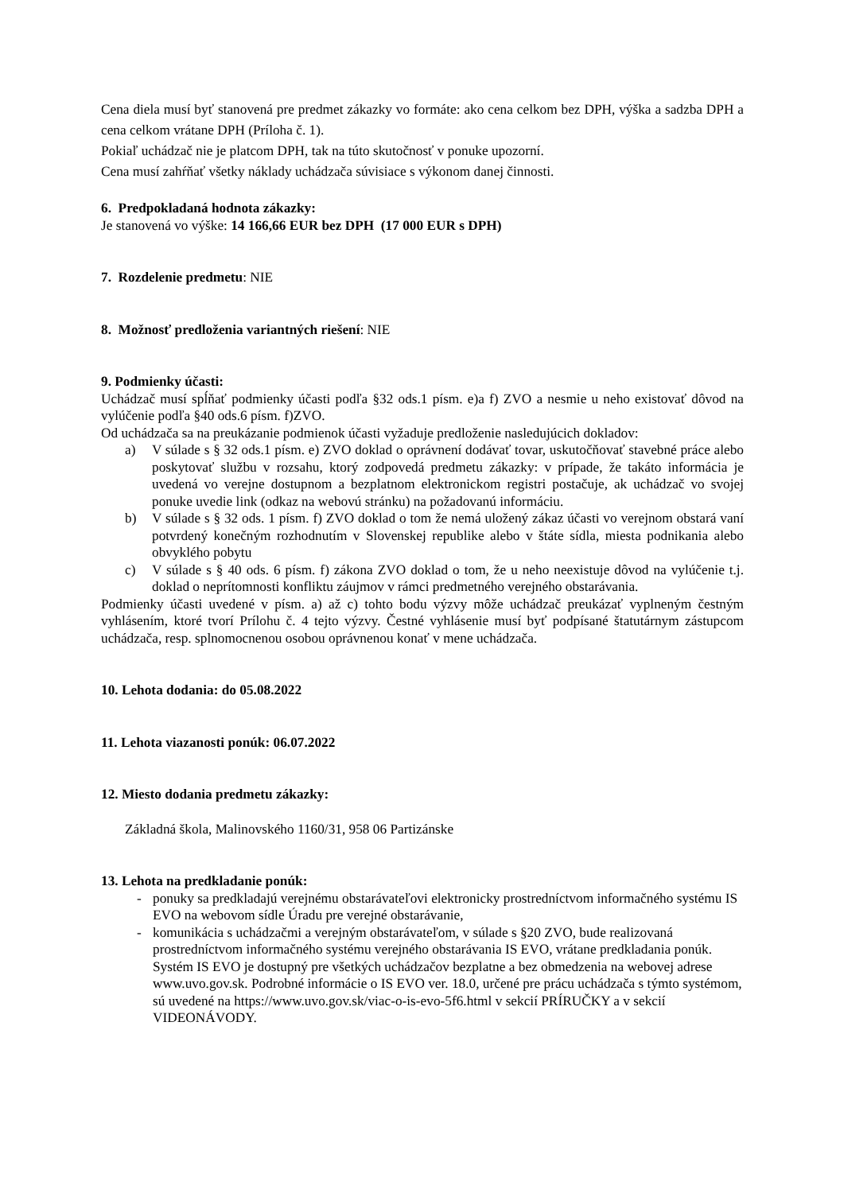Cena diela musí byť stanovená pre predmet zákazky vo formáte: ako cena celkom bez DPH, výška a sadzba DPH a cena celkom vrátane DPH (Príloha č. 1).
Pokiaľ uchádzač nie je platcom DPH, tak na túto skutočnosť v ponuke upozorní.
Cena musí zahŕňať všetky náklady uchádzača súvisiace s výkonom danej činnosti.
6. Predpokladaná hodnota zákazky:
Je stanovená vo výške: 14 166,66 EUR bez DPH (17 000 EUR s DPH)
7. Rozdelenie predmetu: NIE
8. Možnosť predloženia variantných riešení: NIE
9. Podmienky účasti:
Uchádzač musí spĺňať podmienky účasti podľa §32 ods.1 písm. e)a f) ZVO a nesmie u neho existovať dôvod na vylúčenie podľa §40 ods.6 písm. f)ZVO.
Od uchádzača sa na preukázanie podmienok účasti vyžaduje predloženie nasledujúcich dokladov:
a) V súlade s § 32 ods.1 písm. e) ZVO doklad o oprávnení dodávať tovar, uskutočňovať stavebné práce alebo poskytovať službu v rozsahu, ktorý zodpovedá predmetu zákazky: v prípade, že takáto informácia je uvedená vo verejne dostupnom a bezplatnom elektronickom registri postačuje, ak uchádzač vo svojej ponuke uvedie link (odkaz na webovú stránku) na požadovanú informáciu.
b) V súlade s § 32 ods. 1 písm. f) ZVO doklad o tom že nemá uložený zákaz účasti vo verejnom obstará vaní potvrdený konečným rozhodnutím v Slovenskej republike alebo v štáte sídla, miesta podnikania alebo obvyklého pobytu
c) V súlade s § 40 ods. 6 písm. f) zákona ZVO doklad o tom, že u neho neexistuje dôvod na vylúčenie t.j. doklad o neprítomnosti konfliktu záujmov v rámci predmetného verejného obstarávania.
Podmienky účasti uvedené v písm. a) až c) tohto bodu výzvy môže uchádzač preukázať vyplneným čestným vyhlásením, ktoré tvorí Prílohu č. 4 tejto výzvy. Čestné vyhlásenie musí byť podpísané štatutárnym zástupcom uchádzača, resp. splnomocnenou osobou oprávnenou konať v mene uchádzača.
10. Lehota dodania: do 05.08.2022
11. Lehota viazanosti ponúk: 06.07.2022
12. Miesto dodania predmetu zákazky:
Základná škola, Malinovského 1160/31, 958 06 Partizánske
13. Lehota na predkladanie ponúk:
- ponuky sa predkladajú verejnému obstarávateľovi elektronicky prostredníctvom informačného systému IS EVO na webovom sídle Úradu pre verejné obstarávanie,
- komunikácia s uchádzačmi a verejným obstarávateľom, v súlade s §20 ZVO, bude realizovaná prostredníctvom informačného systému verejného obstarávania IS EVO, vrátane predkladania ponúk. Systém IS EVO je dostupný pre všetkých uchádzačov bezplatne a bez obmedzenia na webovej adrese www.uvo.gov.sk. Podrobné informácie o IS EVO ver. 18.0, určené pre prácu uchádzača s týmto systémom, sú uvedené na https://www.uvo.gov.sk/viac-o-is-evo-5f6.html v sekcií PRÍRUČKY a v sekcií VIDEONÁVODY.